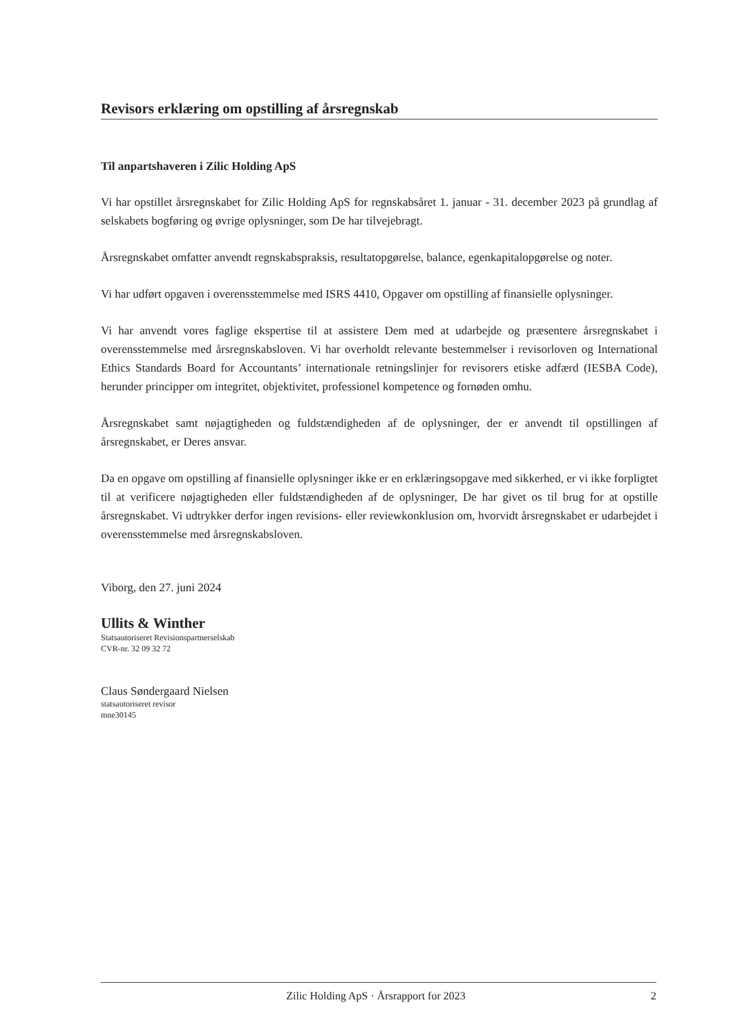Revisors erklæring om opstilling af årsregnskab
Til anpartshaveren i Zilic Holding ApS
Vi har opstillet årsregnskabet for Zilic Holding ApS for regnskabsåret 1. januar - 31. december 2023 på grundlag af selskabets bogføring og øvrige oplysninger, som De har tilvejebragt.
Årsregnskabet omfatter anvendt regnskabspraksis, resultatopgørelse, balance, egenkapitalopgørelse og noter.
Vi har udført opgaven i overensstemmelse med ISRS 4410, Opgaver om opstilling af finansielle oplysninger.
Vi har anvendt vores faglige ekspertise til at assistere Dem med at udarbejde og præsentere årsregnskabet i overensstemmelse med årsregnskabsloven. Vi har overholdt relevante bestemmelser i revisorloven og International Ethics Standards Board for Accountants’ internationale retningslinjer for revisorers etiske adfærd (IESBA Code), herunder principper om integritet, objektivitet, professionel kompetence og fornøden omhu.
Årsregnskabet samt nøjagtigheden og fuldstændigheden af de oplysninger, der er anvendt til opstillingen af årsregnskabet, er Deres ansvar.
Da en opgave om opstilling af finansielle oplysninger ikke er en erklæringsopgave med sikkerhed, er vi ikke forpligtet til at verificere nøjagtigheden eller fuldstændigheden af de oplysninger, De har givet os til brug for at opstille årsregnskabet. Vi udtrykker derfor ingen revisions- eller reviewkonklusion om, hvorvidt årsregnskabet er udarbejdet i overensstemmelse med årsregnskabsloven.
Viborg, den 27. juni 2024
Ullits & Winther
Statsautoriseret Revisionspartnerselskab
CVR-nr. 32 09 32 72
Claus Søndergaard Nielsen
statsautoriseret revisor
mne30145
Zilic Holding ApS · Årsrapport for 2023 2